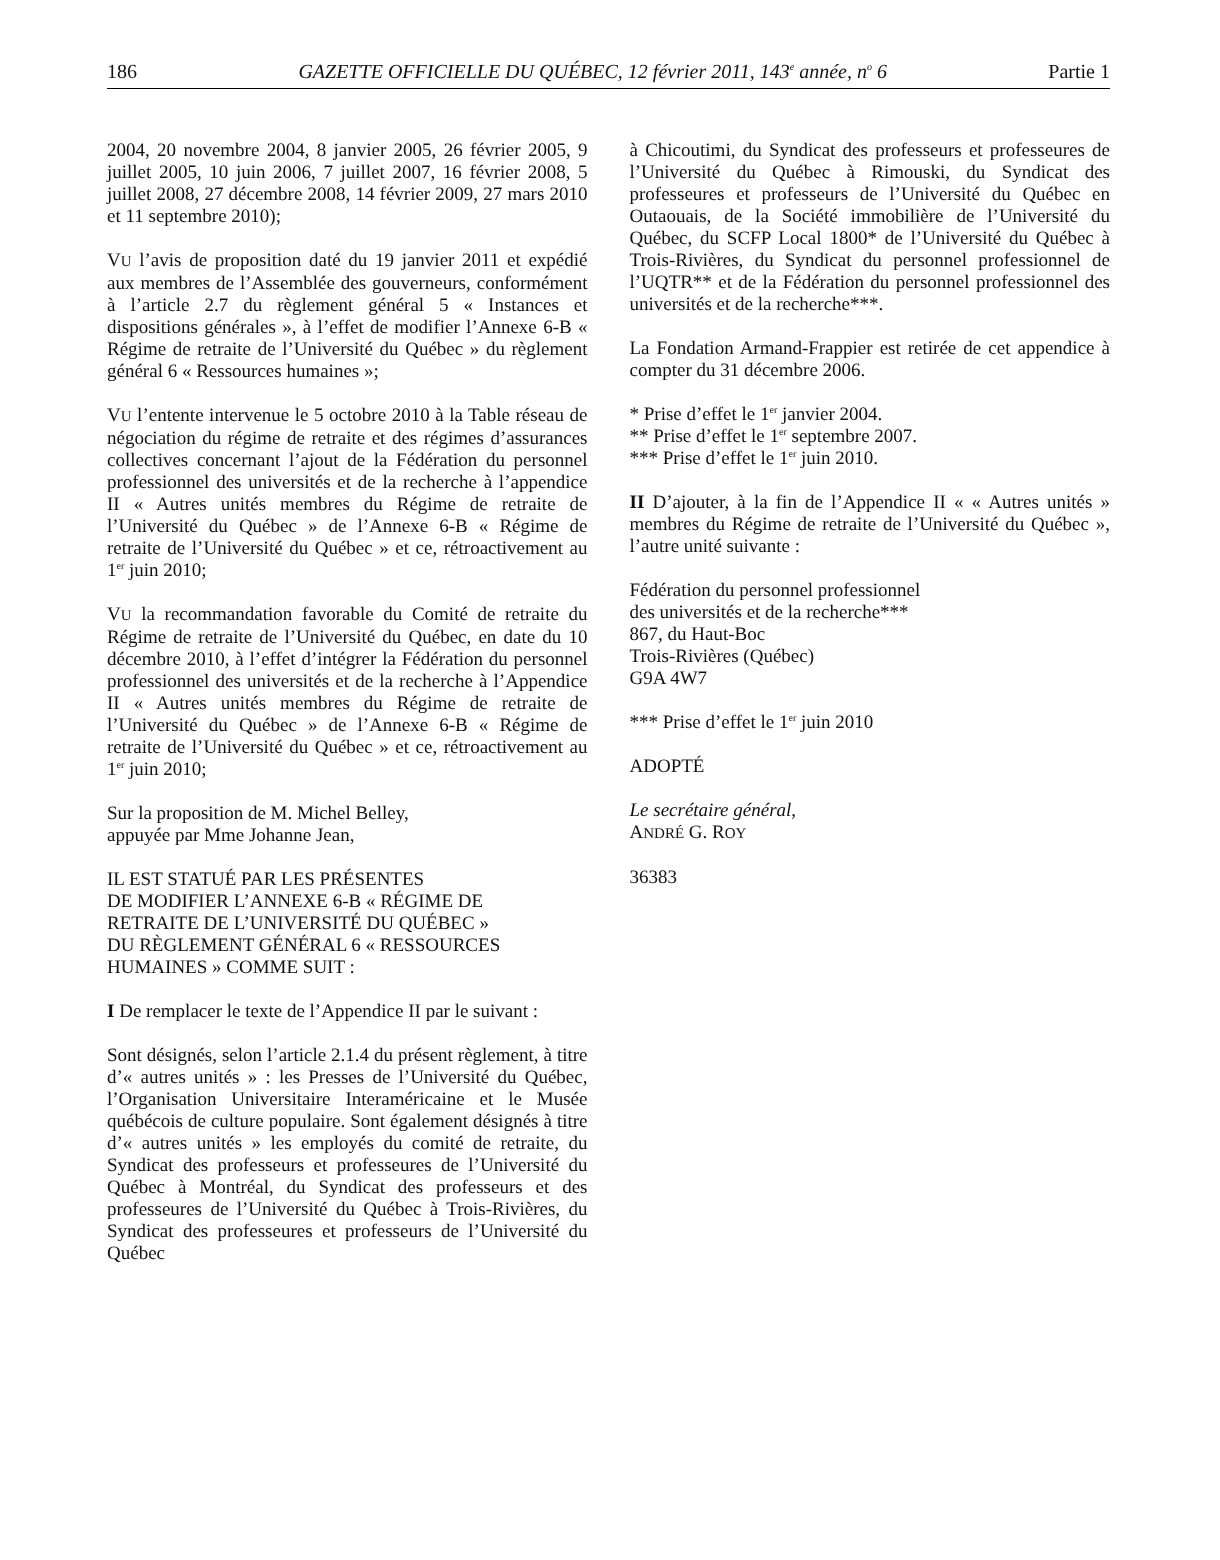186 GAZETTE OFFICIELLE DU QUÉBEC, 12 février 2011, 143<sup>e</sup> année, n<sup>o</sup> 6 Partie 1
2004, 20 novembre 2004, 8 janvier 2005, 26 février 2005, 9 juillet 2005, 10 juin 2006, 7 juillet 2007, 16 février 2008, 5 juillet 2008, 27 décembre 2008, 14 février 2009, 27 mars 2010 et 11 septembre 2010);
VU l’avis de proposition daté du 19 janvier 2011 et expédié aux membres de l’Assemblée des gouverneurs, conformément à l’article 2.7 du règlement général 5 « Instances et dispositions générales », à l’effet de modifier l’Annexe 6-B « Régime de retraite de l’Université du Québec » du règlement général 6 « Ressources humaines »;
VU l’entente intervenue le 5 octobre 2010 à la Table réseau de négociation du régime de retraite et des régimes d’assurances collectives concernant l’ajout de la Fédération du personnel professionnel des universités et de la recherche à l’appendice II « Autres unités membres du Régime de retraite de l’Université du Québec » de l’Annexe 6-B « Régime de retraite de l’Université du Québec » et ce, rétroactivement au 1<sup>er</sup> juin 2010;
VU la recommandation favorable du Comité de retraite du Régime de retraite de l’Université du Québec, en date du 10 décembre 2010, à l’effet d’intégrer la Fédération du personnel professionnel des universités et de la recherche à l’Appendice II « Autres unités membres du Régime de retraite de l’Université du Québec » de l’Annexe 6-B « Régime de retraite de l’Université du Québec » et ce, rétroactivement au 1<sup>er</sup> juin 2010;
Sur la proposition de M. Michel Belley,
appuyée par Mme Johanne Jean,
IL EST STATUÉ PAR LES PRÉSENTES
DE MODIFIER L’ANNEXE 6-B « RÉGIME DE
RETRAITE DE L’UNIVERSITÉ DU QUÉBEC »
DU RÈGLEMENT GÉNÉRAL 6 « RESSOURCES
HUMAINES » COMME SUIT :
I De remplacer le texte de l’Appendice II par le suivant :
Sont désignés, selon l’article 2.1.4 du présent règlement, à titre d’« autres unités » : les Presses de l’Université du Québec, l’Organisation Universitaire Interaméricaine et le Musée québécois de culture populaire. Sont également désignés à titre d’« autres unités » les employés du comité de retraite, du Syndicat des professeurs et professeures de l’Université du Québec à Montréal, du Syndicat des professeurs et des professeures de l’Université du Québec à Trois-Rivières, du Syndicat des professeures et professeurs de l’Université du Québec
à Chicoutimi, du Syndicat des professeurs et professeures de l’Université du Québec à Rimouski, du Syndicat des professeures et professeurs de l’Université du Québec en Outaouais, de la Société immobilière de l’Université du Québec, du SCFP Local 1800* de l’Université du Québec à Trois-Rivières, du Syndicat du personnel professionnel de l’UQTR** et de la Fédération du personnel professionnel des universités et de la recherche***.
La Fondation Armand-Frappier est retirée de cet appendice à compter du 31 décembre 2006.
* Prise d’effet le 1<sup>er</sup> janvier 2004.
** Prise d’effet le 1<sup>er</sup> septembre 2007.
*** Prise d’effet le 1<sup>er</sup> juin 2010.
II D’ajouter, à la fin de l’Appendice II « « Autres unités » membres du Régime de retraite de l’Université du Québec », l’autre unité suivante :
Fédération du personnel professionnel
des universités et de la recherche***
867, du Haut-Boc
Trois-Rivières (Québec)
G9A 4W7
*** Prise d’effet le 1<sup>er</sup> juin 2010
ADOPTÉ
Le secrétaire général,
ANDRÉ G. ROY
36383